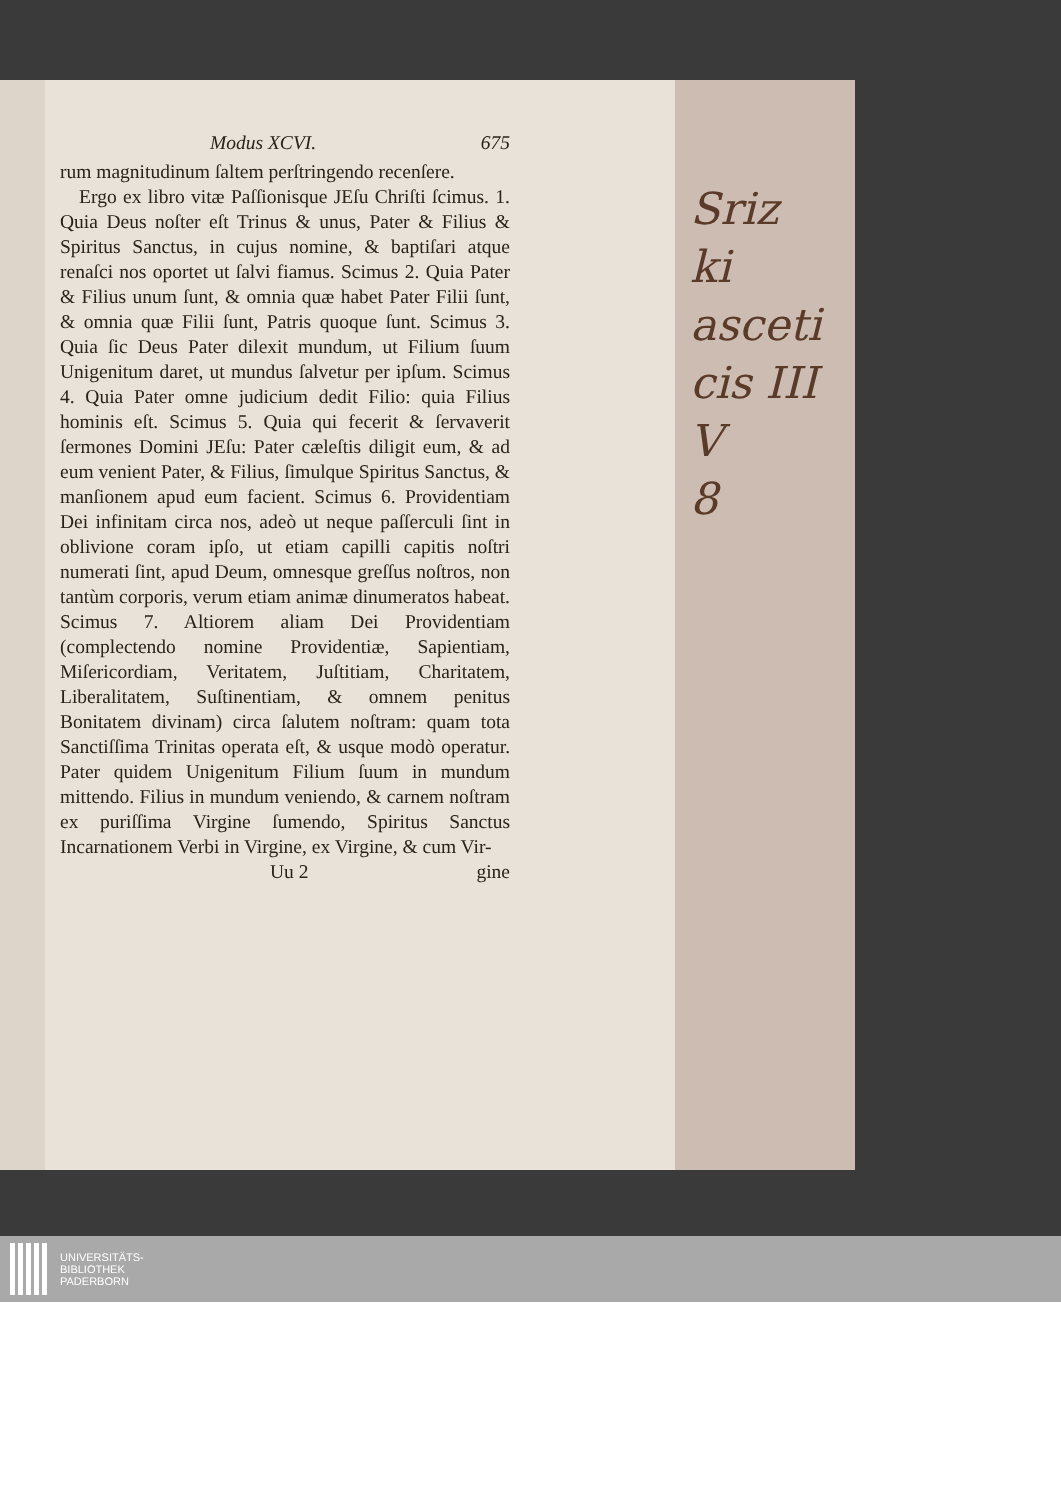Modus XCVI. 675
rum magnitudinum ſaltem perſtringendo recenſere.
Ergo ex libro vitæ Paſſionisque JEſu Chriſti ſcimus. 1. Quia Deus noſter eſt Trinus & unus, Pater & Filius & Spiritus Sanctus, in cujus nomine, & baptiſari atque renaſci nos oportet ut ſalvi fiamus. Scimus 2. Quia Pater & Filius unum ſunt, & omnia quæ habet Pater Filii ſunt, & omnia quæ Filii ſunt, Patris quoque ſunt. Scimus 3. Quia ſic Deus Pater dilexit mundum, ut Filium ſuum Unigenitum daret, ut mundus ſalvetur per ipſum. Scimus 4. Quia Pater omne judicium dedit Filio: quia Filius hominis eſt. Scimus 5. Quia qui fecerit & ſervaverit ſermones Domini JEſu: Pater cæleſtis diligit eum, & ad eum venient Pater, & Filius, ſimulque Spiritus Sanctus, & manſionem apud eum facient. Scimus 6. Providentiam Dei infinitam circa nos, adeò ut neque paſſerculi ſint in oblivione coram ipſo, ut etiam capilli capitis noſtri numerati ſint, apud Deum, omnesque greſſus noſtros, non tantùm corporis, verum etiam animæ dinumeratos habeat. Scimus 7. Altiorem aliam Dei Providentiam (complectendo nomine Providentiæ, Sapientiam, Miſericordiam, Veritatem, Juſtitiam, Charitatem, Liberalitatem, Suſtinentiam, & omnem penitus Bonitatem divinam) circa ſalutem noſtram: quam tota Sanctiſſima Trinitas operata eſt, & usque modò operatur. Pater quidem Unigenitum Filium ſuum in mundum mittendo. Filius in mundum veniendo, & carnem noſtram ex puriſſima Virgine ſumendo, Spiritus Sanctus Incarnationem Verbi in Virgine, ex Virgine, & cum Vir-
Uu 2 gine
Sriz
ki
asceti
cis III
V
8
UNIVERSITÄTS-
BIBLIOTHEK
PADERBORN